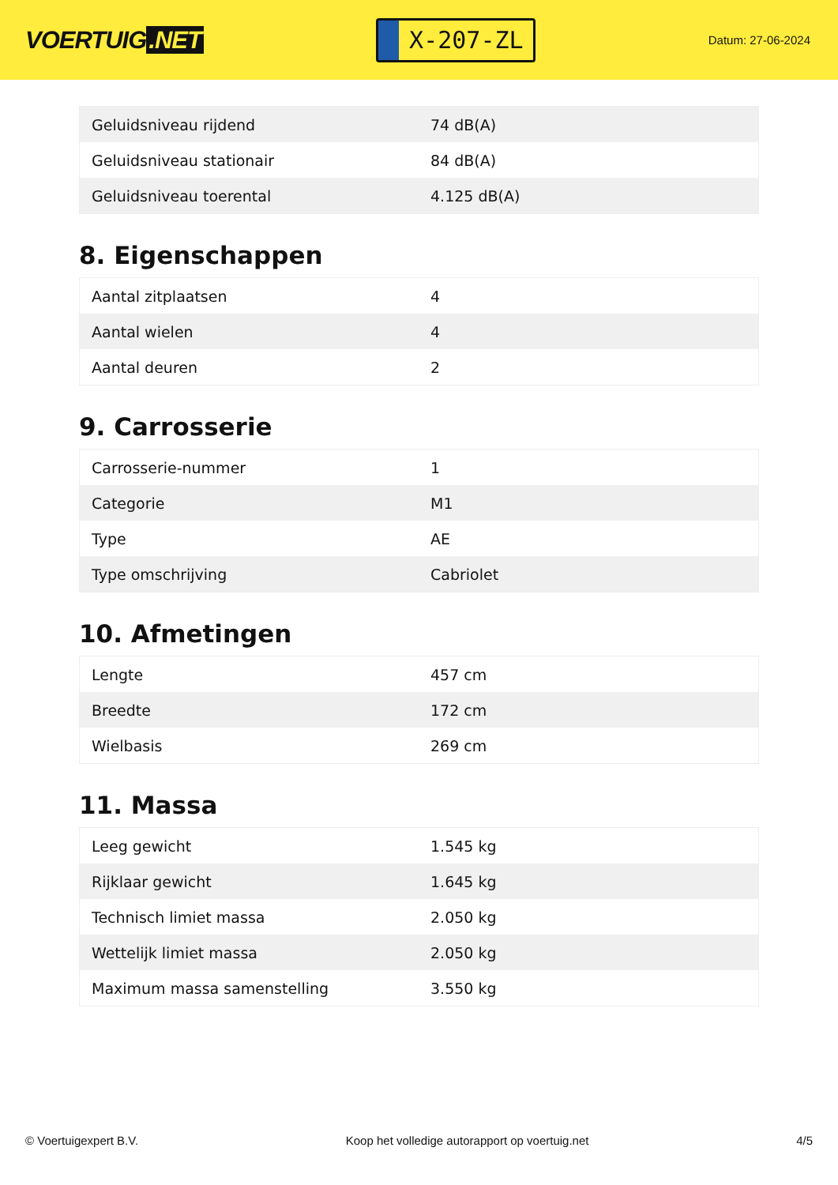VOERTUIG.NET
X-207-ZL
Datum: 27-06-2024
| Geluidsniveau rijdend | 74 dB(A) |
| Geluidsniveau stationair | 84 dB(A) |
| Geluidsniveau toerental | 4.125 dB(A) |
8. Eigenschappen
| Aantal zitplaatsen | 4 |
| Aantal wielen | 4 |
| Aantal deuren | 2 |
9. Carrosserie
| Carrosserie-nummer | 1 |
| Categorie | M1 |
| Type | AE |
| Type omschrijving | Cabriolet |
10. Afmetingen
| Lengte | 457 cm |
| Breedte | 172 cm |
| Wielbasis | 269 cm |
11. Massa
| Leeg gewicht | 1.545 kg |
| Rijklaar gewicht | 1.645 kg |
| Technisch limiet massa | 2.050 kg |
| Wettelijk limiet massa | 2.050 kg |
| Maximum massa samenstelling | 3.550 kg |
© Voertuigexpert B.V. Koop het volledige autorapport op voertuig.net 4/5